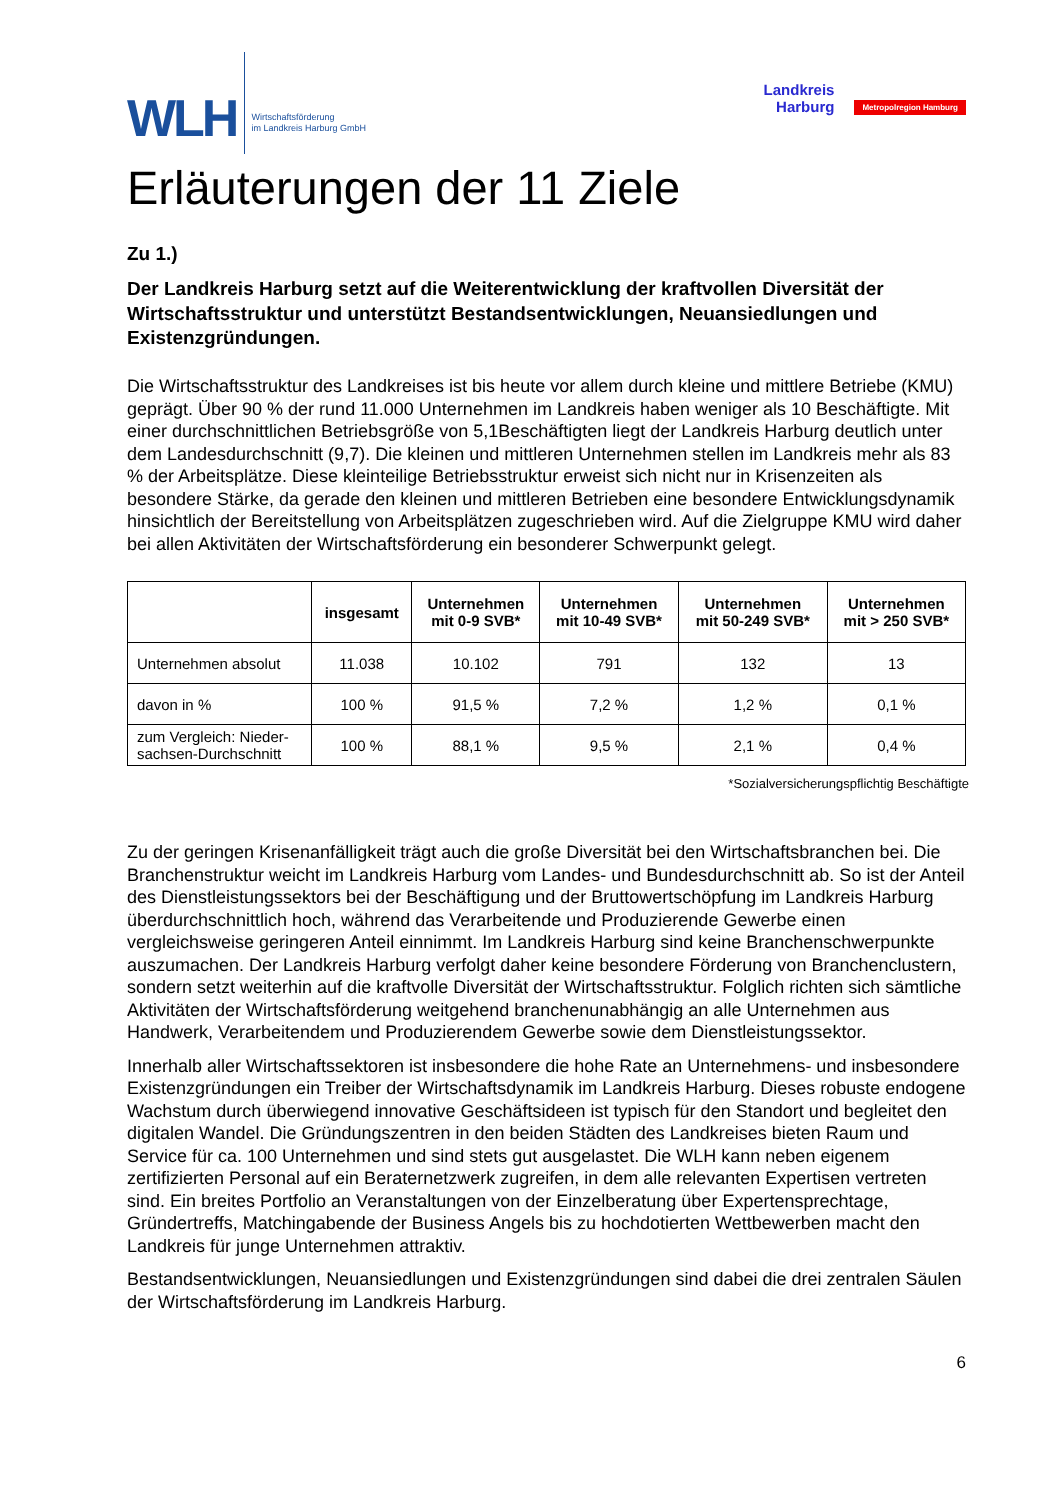WLH
Wirtschaftsförderung
im Landkreis Harburg GmbH
Landkreis
Harburg
Metropolregion Hamburg
Erläuterungen der 11 Ziele
Zu 1.)
Der Landkreis Harburg setzt auf die Weiterentwicklung der kraftvollen Diversität der Wirtschaftsstruktur und unterstützt Bestandsentwicklungen, Neuansiedlungen und Existenzgründungen.
Die Wirtschaftsstruktur des Landkreises ist bis heute vor allem durch kleine und mittlere Betriebe (KMU) geprägt. Über 90 % der rund 11.000 Unternehmen im Landkreis haben weniger als 10 Beschäftigte. Mit einer durchschnittlichen Betriebsgröße von 5,1Beschäftigten liegt der Landkreis Harburg deutlich unter dem Landesdurchschnitt (9,7). Die kleinen und mittleren Unternehmen stellen im Landkreis mehr als 83 % der Arbeitsplätze. Diese kleinteilige Betriebsstruktur erweist sich nicht nur in Krisenzeiten als besondere Stärke, da gerade den kleinen und mittleren Betrieben eine besondere Entwicklungsdynamik hinsichtlich der Bereitstellung von Arbeitsplätzen zugeschrieben wird. Auf die Zielgruppe KMU wird daher bei allen Aktivitäten der Wirtschaftsförderung ein besonderer Schwerpunkt gelegt.
| | insgesamt | Unternehmen mit 0-9 SVB* | Unternehmen mit 10-49 SVB* | Unternehmen mit 50-249 SVB* | Unternehmen mit > 250 SVB* |
| --- | --- | --- | --- | --- | --- |
| Unternehmen absolut | 11.038 | 10.102 | 791 | 132 | 13 |
| davon in % | 100 % | 91,5 % | 7,2 % | 1,2 % | 0,1 % |
| zum Vergleich: Nieder- sachsen-Durchschnitt | 100 % | 88,1 % | 9,5 % | 2,1 % | 0,4 % |
*Sozialversicherungspflichtig Beschäftigte
Zu der geringen Krisenanfälligkeit trägt auch die große Diversität bei den Wirtschaftsbranchen bei. Die Branchenstruktur weicht im Landkreis Harburg vom Landes- und Bundesdurchschnitt ab. So ist der Anteil des Dienstleistungssektors bei der Beschäftigung und der Bruttowertschöpfung im Landkreis Harburg überdurchschnittlich hoch, während das Verarbeitende und Produzierende Gewerbe einen vergleichsweise geringeren Anteil einnimmt. Im Landkreis Harburg sind keine Branchenschwerpunkte auszumachen. Der Landkreis Harburg verfolgt daher keine besondere Förderung von Branchenclustern, sondern setzt weiterhin auf die kraftvolle Diversität der Wirtschaftsstruktur. Folglich richten sich sämtliche Aktivitäten der Wirtschaftsförderung weitgehend branchenunabhängig an alle Unternehmen aus Handwerk, Verarbeitendem und Produzierendem Gewerbe sowie dem Dienstleistungssektor.
Innerhalb aller Wirtschaftssektoren ist insbesondere die hohe Rate an Unternehmens- und insbesondere Existenzgründungen ein Treiber der Wirtschaftsdynamik im Landkreis Harburg. Dieses robuste endogene Wachstum durch überwiegend innovative Geschäftsideen ist typisch für den Standort und begleitet den digitalen Wandel. Die Gründungszentren in den beiden Städten des Landkreises bieten Raum und Service für ca. 100 Unternehmen und sind stets gut ausgelastet. Die WLH kann neben eigenem zertifizierten Personal auf ein Beraternetzwerk zugreifen, in dem alle relevanten Expertisen vertreten sind. Ein breites Portfolio an Veranstaltungen von der Einzelberatung über Expertensprechtage, Gründertreffs, Matchingabende der Business Angels bis zu hochdotierten Wettbewerben macht den Landkreis für junge Unternehmen attraktiv.
Bestandsentwicklungen, Neuansiedlungen und Existenzgründungen sind dabei die drei zentralen Säulen der Wirtschaftsförderung im Landkreis Harburg.
6